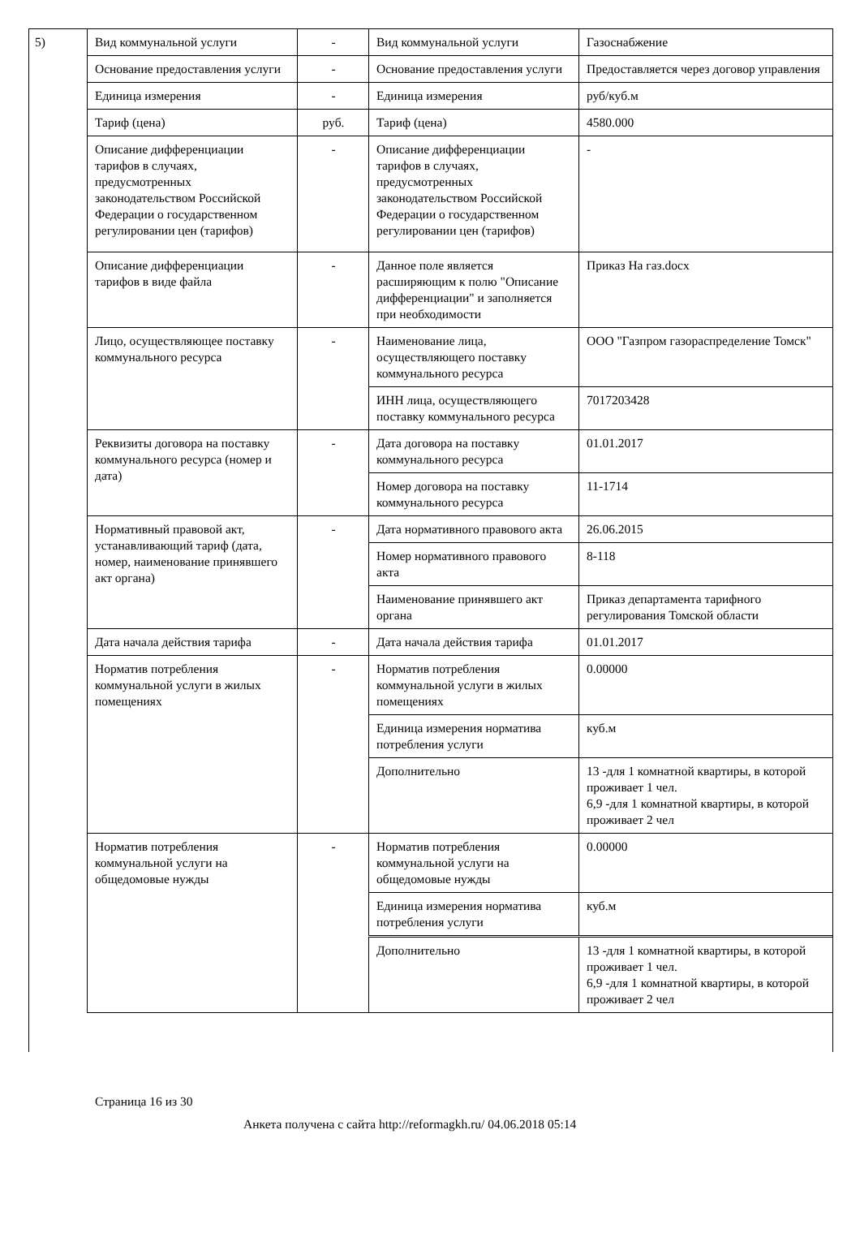5)
| Вид коммунальной услуги | - | Вид коммунальной услуги | Газоснабжение |
| Основание предоставления услуги | - | Основание предоставления услуги | Предоставляется через договор управления |
| Единица измерения | - | Единица измерения | руб/куб.м |
| Тариф (цена) | руб. | Тариф (цена) | 4580.000 |
| Описание дифференциации тарифов в случаях, предусмотренных законодательством Российской Федерации о государственном регулировании цен (тарифов) | - | Описание дифференциации тарифов в случаях, предусмотренных законодательством Российской Федерации о государственном регулировании цен (тарифов) | - |
| Описание дифференциации тарифов в виде файла | - | Данное поле является расширяющим к полю "Описание дифференциации" и заполняется при необходимости | Приказ На газ.docx |
| Лицо, осуществляющее поставку коммунального ресурса | - | Наименование лица, осуществляющего поставку коммунального ресурса | ООО "Газпром газораспределение Томск" |
| | | ИНН лица, осуществляющего поставку коммунального ресурса | 7017203428 |
| Реквизиты договора на поставку коммунального ресурса (номер и дата) | - | Дата договора на поставку коммунального ресурса | 01.01.2017 |
| | | Номер договора на поставку коммунального ресурса | 11-1714 |
| Нормативный правовой акт, устанавливающий тариф (дата, номер, наименование принявшего акт органа) | - | Дата нормативного правового акта | 26.06.2015 |
| | | Номер нормативного правового акта | 8-118 |
| | | Наименование принявшего акт органа | Приказ департамента тарифного регулирования Томской области |
| Дата начала действия тарифа | - | Дата начала действия тарифа | 01.01.2017 |
| Норматив потребления коммунальной услуги в жилых помещениях | - | Норматив потребления коммунальной услуги в жилых помещениях | 0.00000 |
| | | Единица измерения норматива потребления услуги | куб.м |
| | | Дополнительно | 13 -для 1 комнатной квартиры, в которой проживает 1 чел. 6,9 -для 1 комнатной квартиры, в которой проживает 2 чел |
| Норматив потребления коммунальной услуги на общедомовые нужды | - | Норматив потребления коммунальной услуги на общедомовые нужды | 0.00000 |
| | | Единица измерения норматива потребления услуги | куб.м |
| | | Дополнительно | 13 -для 1 комнатной квартиры, в которой проживает 1 чел. 6,9 -для 1 комнатной квартиры, в которой проживает 2 чел |
Страница 16 из 30
Анкета получена с сайта http://reformagkh.ru/ 04.06.2018 05:14